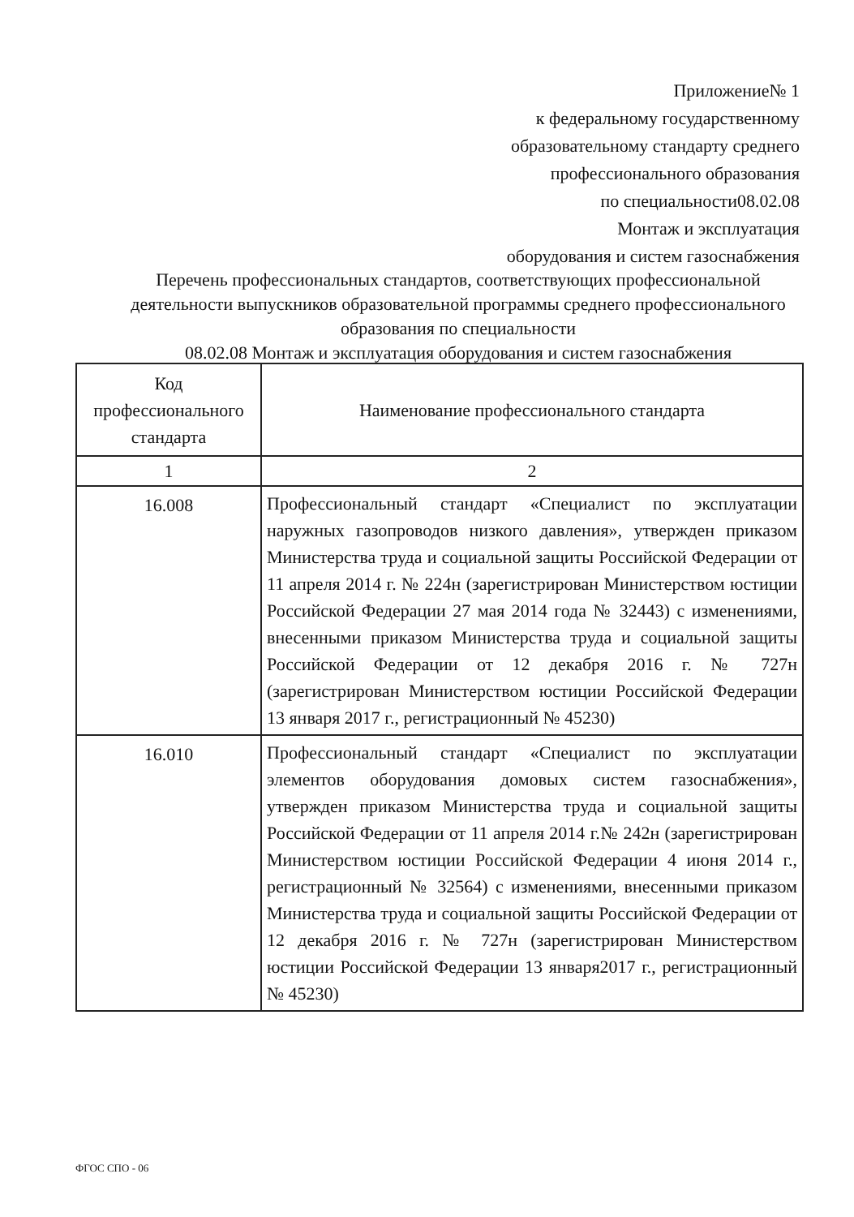Приложение№ 1
к федеральному государственному
образовательному стандарту среднего
профессионального образования
по специальности08.02.08
Монтаж и эксплуатация
оборудования и систем газоснабжения
Перечень профессиональных стандартов, соответствующих профессиональной деятельности выпускников образовательной программы среднего профессионального образования по специальности
08.02.08 Монтаж и эксплуатация оборудования и систем газоснабжения
| Код профессионального стандарта | Наименование профессионального стандарта |
| --- | --- |
| 1 | 2 |
| 16.008 | Профессиональный стандарт «Специалист по эксплуатации наружных газопроводов низкого давления», утвержден приказом Министерства труда и социальной защиты Российской Федерации от 11 апреля 2014 г. № 224н (зарегистрирован Министерством юстиции Российской Федерации 27 мая 2014 года № 32443) с изменениями, внесенными приказом Министерства труда и социальной защиты Российской Федерации от 12 декабря 2016 г. № 727н (зарегистрирован Министерством юстиции Российской Федерации 13 января 2017 г., регистрационный № 45230) |
| 16.010 | Профессиональный стандарт «Специалист по эксплуатации элементов оборудования домовых систем газоснабжения», утвержден приказом Министерства труда и социальной защиты Российской Федерации от 11 апреля 2014 г.№ 242н (зарегистрирован Министерством юстиции Российской Федерации 4 июня 2014 г., регистрационный № 32564) с изменениями, внесенными приказом Министерства труда и социальной защиты Российской Федерации от 12 декабря 2016 г. № 727н (зарегистрирован Министерством юстиции Российской Федерации 13 января2017 г., регистрационный № 45230) |
ФГОС СПО - 06